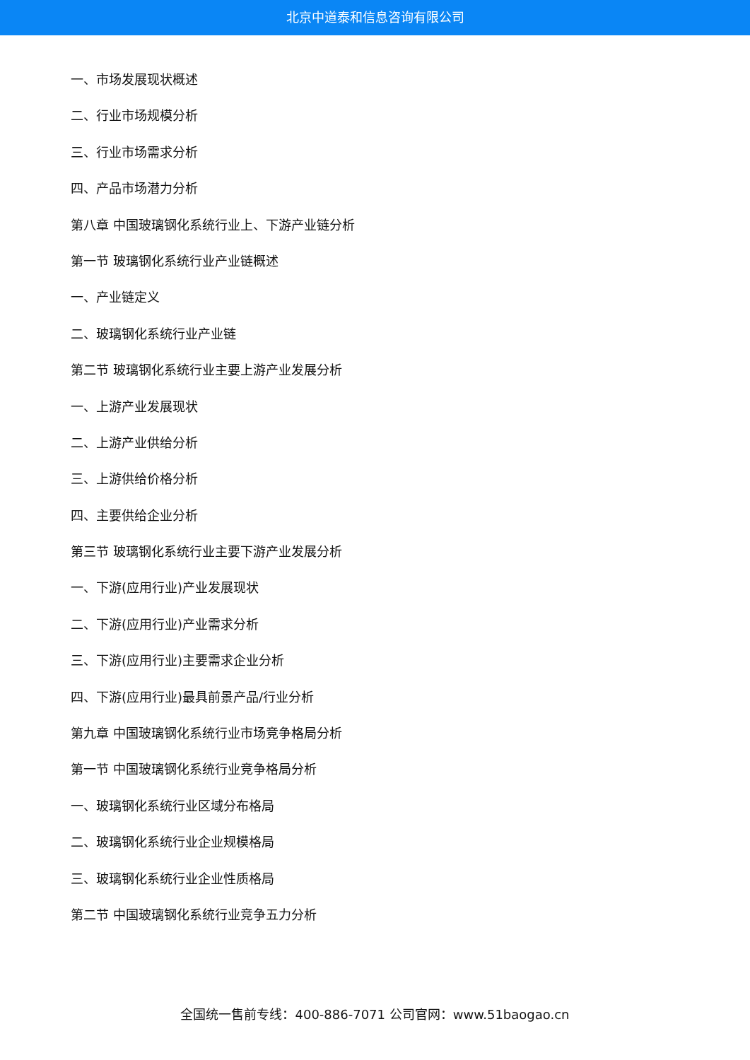北京中道泰和信息咨询有限公司
一、市场发展现状概述
二、行业市场规模分析
三、行业市场需求分析
四、产品市场潜力分析
第八章 中国玻璃钢化系统行业上、下游产业链分析
第一节 玻璃钢化系统行业产业链概述
一、产业链定义
二、玻璃钢化系统行业产业链
第二节 玻璃钢化系统行业主要上游产业发展分析
一、上游产业发展现状
二、上游产业供给分析
三、上游供给价格分析
四、主要供给企业分析
第三节 玻璃钢化系统行业主要下游产业发展分析
一、下游(应用行业)产业发展现状
二、下游(应用行业)产业需求分析
三、下游(应用行业)主要需求企业分析
四、下游(应用行业)最具前景产品/行业分析
第九章 中国玻璃钢化系统行业市场竞争格局分析
第一节 中国玻璃钢化系统行业竞争格局分析
一、玻璃钢化系统行业区域分布格局
二、玻璃钢化系统行业企业规模格局
三、玻璃钢化系统行业企业性质格局
第二节 中国玻璃钢化系统行业竞争五力分析
全国统一售前专线：400-886-7071 公司官网：www.51baogao.cn